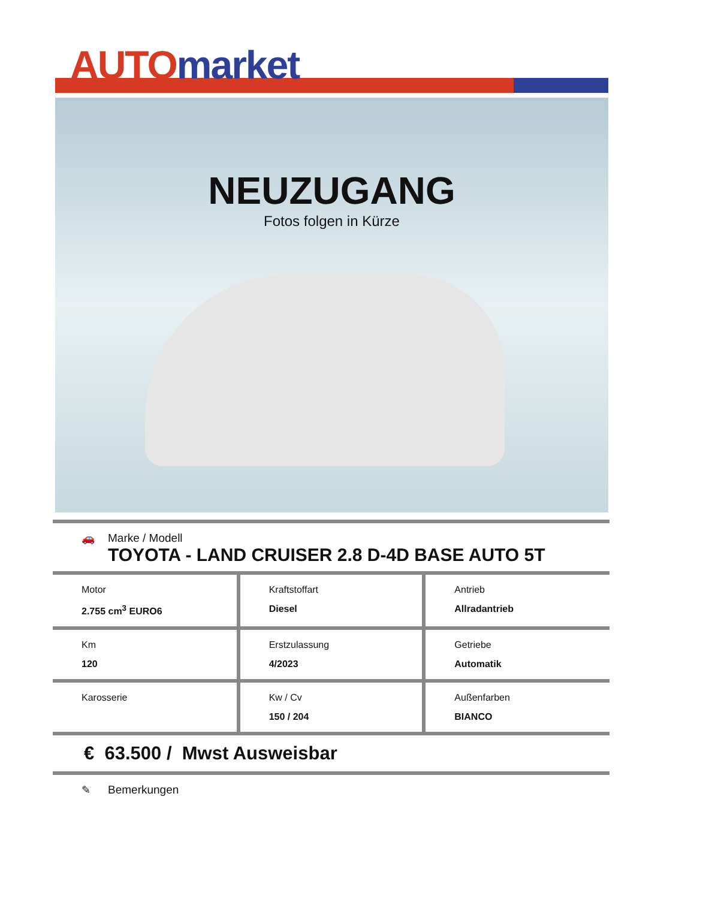AUTO market
NEUZUGANG
Fotos folgen in Kürze
🚗 Marke / Modell
TOYOTA - LAND CRUISER 2.8 D-4D BASE AUTO 5T
| Motor 2.755 cm<sup>3</sup> EURO6 | Kraftstoffart Diesel | Antrieb Allradantrieb |
| Km 120 | Erstzulassung 4/2023 | Getriebe Automatik |
| Karosserie | Kw / Cv 150 / 204 | Außenfarben BIANCO |
€ 63.500 / Mwst Ausweisbar
✎ Bemerkungen